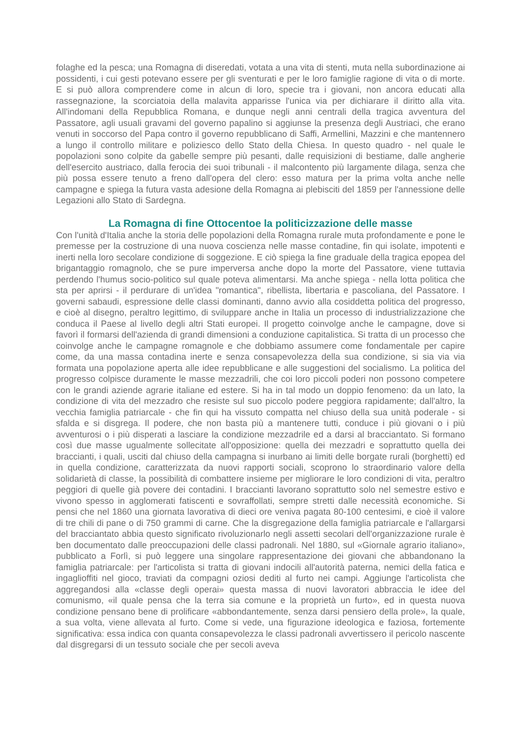folaghe ed la pesca; una Romagna di diseredati, votata a una vita di stenti, muta nella subordinazione ai possidenti, i cui gesti potevano essere per gli sventurati e per le loro famiglie ragione di vita o di morte. E si può allora comprendere come in alcun di loro, specie tra i giovani, non ancora educati alla rassegnazione, la scorciatoia della malavita apparisse l'unica via per dichiarare il diritto alla vita. All'indomani della Repubblica Romana, e dunque negli anni centrali della tragica avventura del Passatore, agli usuali gravami del governo papalino si aggiunse la presenza degli Austriaci, che erano venuti in soccorso del Papa contro il governo repubblicano di Saffi, Armellini, Mazzini e che mantennero a lungo il controllo militare e poliziesco dello Stato della Chiesa. In questo quadro - nel quale le popolazioni sono colpite da gabelle sempre più pesanti, dalle requisizioni di bestiame, dalle angherie dell'esercito austriaco, dalla ferocia dei suoi tribunali - il malcontento più largamente dilaga, senza che più possa essere tenuto a freno dall'opera del clero: esso matura per la prima volta anche nelle campagne e spiega la futura vasta adesione della Romagna ai plebisciti del 1859 per l'annessione delle Legazioni allo Stato di Sardegna.
La Romagna di fine Ottocentoe la politicizzazione delle masse
Con l'unità d'Italia anche la storia delle popolazioni della Romagna rurale muta profondamente e pone le premesse per la costruzione di una nuova coscienza nelle masse contadine, fin qui isolate, impotenti e inerti nella loro secolare condizione di soggezione. E ciò spiega la fine graduale della tragica epopea del brigantaggio romagnolo, che se pure imperversa anche dopo la morte del Passatore, viene tuttavia perdendo l'humus socio-politico sul quale poteva alimentarsi. Ma anche spiega - nella lotta politica che sta per aprirsi - il perdurare di un'idea "romantica", ribellista, libertaria e pascoliana, del Passatore. I governi sabaudi, espressione delle classi dominanti, danno avvio alla cosiddetta politica del progresso, e cioè al disegno, peraltro legittimo, di sviluppare anche in Italia un processo di industrializzazione che conduca il Paese al livello degli altri Stati europei. Il progetto coinvolge anche le campagne, dove si favorì il formarsi dell'azienda di grandi dimensioni a conduzione capitalistica. Si tratta di un processo che coinvolge anche le campagne romagnole e che dobbiamo assumere come fondamentale per capire come, da una massa contadina inerte e senza consapevolezza della sua condizione, si sia via via formata una popolazione aperta alle idee repubblicane e alle suggestioni del socialismo. La politica del progresso colpisce duramente le masse mezzadrili, che coi loro piccoli poderi non possono competere con le grandi aziende agrarie italiane ed estere. Si ha in tal modo un doppio fenomeno: da un lato, la condizione di vita del mezzadro che resiste sul suo piccolo podere peggiora rapidamente; dall'altro, la vecchia famiglia patriarcale - che fin qui ha vissuto compatta nel chiuso della sua unità poderale - si sfalda e si disgrega. Il podere, che non basta più a mantenere tutti, conduce i più giovani o i più avventurosi o i più disperati a lasciare la condizione mezzadrile ed a darsi al bracciantato. Si formano così due masse ugualmente sollecitate all'opposizione: quella dei mezzadri e soprattutto quella dei braccianti, i quali, usciti dal chiuso della campagna si inurbano ai limiti delle borgate rurali (borghetti) ed in quella condizione, caratterizzata da nuovi rapporti sociali, scoprono lo straordinario valore della solidarietà di classe, la possibilità di combattere insieme per migliorare le loro condizioni di vita, peraltro peggiori di quelle già povere dei contadini. I braccianti lavorano soprattutto solo nel semestre estivo e vivono spesso in agglomerati fatiscenti e sovraffollati, sempre stretti dalle necessità economiche. Si pensi che nel 1860 una giornata lavorativa di dieci ore veniva pagata 80-100 centesimi, e cioè il valore di tre chili di pane o di 750 grammi di carne. Che la disgregazione della famiglia patriarcale e l'allargarsi del bracciantato abbia questo significato rivoluzionarlo negli assetti secolari dell'organizzazione rurale è ben documentato dalle preoccupazioni delle classi padronali. Nel 1880, sul «Giornale agrario italiano», pubblicato a Forlì, si può leggere una singolare rappresentazione dei giovani che abbandonano la famiglia patriarcale: per l'articolista si tratta di giovani indocili all'autorità paterna, nemici della fatica e ingaglioffiti nel gioco, traviati da compagni oziosi dediti al furto nei campi. Aggiunge l'articolista che aggregandosi alla «classe degli operai» questa massa di nuovi lavoratori abbraccia le idee del comunismo, «il quale pensa che la terra sia comune e la proprietà un furto», ed in questa nuova condizione pensano bene di prolificare «abbondantemente, senza darsi pensiero della prole», la quale, a sua volta, viene allevata al furto. Come si vede, una figurazione ideologica e faziosa, fortemente significativa: essa indica con quanta consapevolezza le classi padronali avvertissero il pericolo nascente dal disgregarsi di un tessuto sociale che per secoli aveva